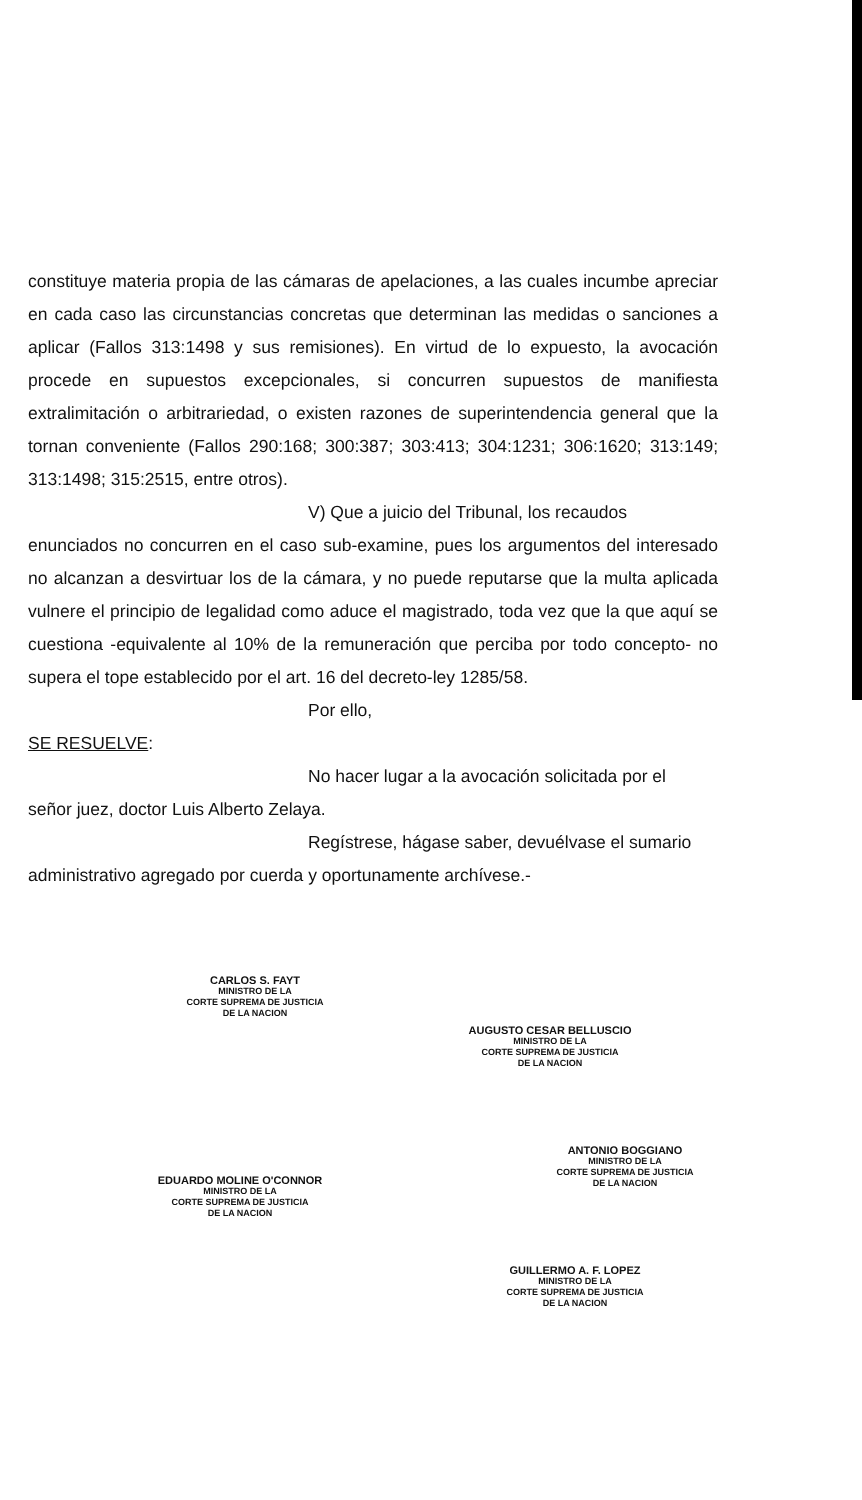constituye materia propia de las cámaras de apelaciones, a las cuales incumbe apreciar en cada caso las circunstancias concretas que determinan las medidas o sanciones a aplicar (Fallos 313:1498 y sus remisiones). En virtud de lo expuesto, la avocación procede en supuestos excepcionales, si concurren supuestos de manifiesta extralimitación o arbitrariedad, o existen razones de superintendencia general que la tornan conveniente (Fallos 290:168; 300:387; 303:413; 304:1231; 306:1620; 313:149; 313:1498; 315:2515, entre otros).
V) Que a juicio del Tribunal, los recaudos
enunciados no concurren en el caso sub-examine, pues los argumentos del interesado no alcanzan a desvirtuar los de la cámara, y no puede reputarse que la multa aplicada vulnere el principio de legalidad como aduce el magistrado, toda vez que la que aquí se cuestiona -equivalente al 10% de la remuneración que perciba por todo concepto- no supera el tope establecido por el art. 16 del decreto-ley 1285/58.
Por ello,
SE RESUELVE:
No hacer lugar a la avocación solicitada por el
señor juez, doctor Luis Alberto Zelaya.
Regístrese, hágase saber, devuélvase el sumario
administrativo agregado por cuerda y oportunamente archívese.-
CARLOS S. FAYT
MINISTRO DE LA
CORTE SUPREMA DE JUSTICIA
DE LA NACION
AUGUSTO CESAR BELLUSCIO
MINISTRO DE LA
CORTE SUPREMA DE JUSTICIA
DE LA NACION
EDUARDO MOLINE O'CONNOR
MINISTRO DE LA
CORTE SUPREMA DE JUSTICIA
DE LA NACION
ANTONIO BOGGIANO
MINISTRO DE LA
CORTE SUPREMA DE JUSTICIA
DE LA NACION
GUILLERMO A. F. LOPEZ
MINISTRO DE LA
CORTE SUPREMA DE JUSTICIA
DE LA NACION